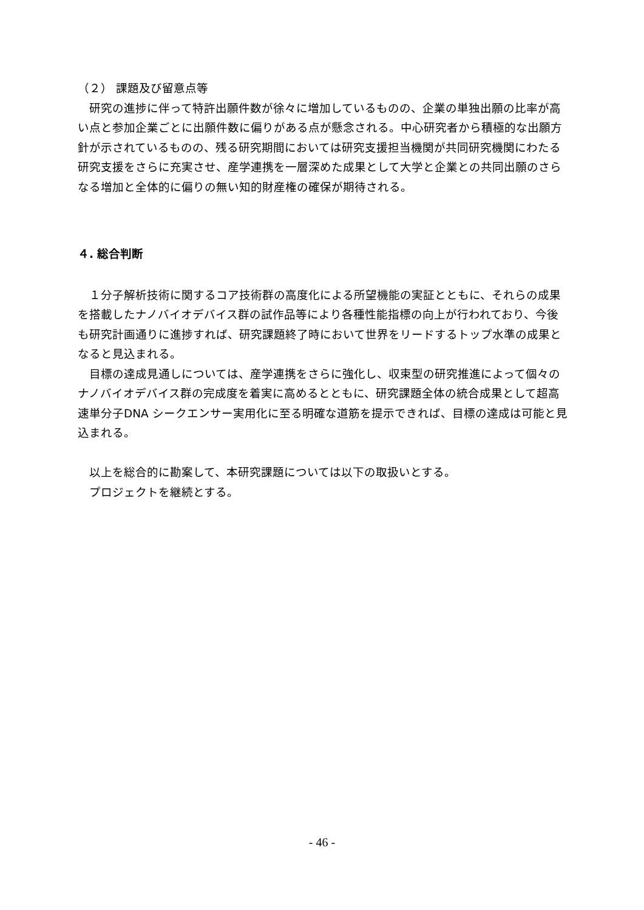（２） 課題及び留意点等
　研究の進捗に伴って特許出願件数が徐々に増加しているものの、企業の単独出願の比率が高い点と参加企業ごとに出願件数に偏りがある点が懸念される。中心研究者から積極的な出願方針が示されているものの、残る研究期間においては研究支援担当機関が共同研究機関にわたる研究支援をさらに充実させ、産学連携を一層深めた成果として大学と企業との共同出願のさらなる増加と全体的に偏りの無い知的財産権の確保が期待される。
４. 総合判断
　１分子解析技術に関するコア技術群の高度化による所望機能の実証とともに、それらの成果を搭載したナノバイオデバイス群の試作品等により各種性能指標の向上が行われており、今後も研究計画通りに進捗すれば、研究課題終了時において世界をリードするトップ水準の成果となると見込まれる。
　目標の達成見通しについては、産学連携をさらに強化し、収束型の研究推進によって個々のナノバイオデバイス群の完成度を着実に高めるとともに、研究課題全体の統合成果として超高速単分子DNA シークエンサー実用化に至る明確な道筋を提示できれば、目標の達成は可能と見込まれる。
　以上を総合的に勘案して、本研究課題については以下の取扱いとする。
　プロジェクトを継続とする。
- 46 -